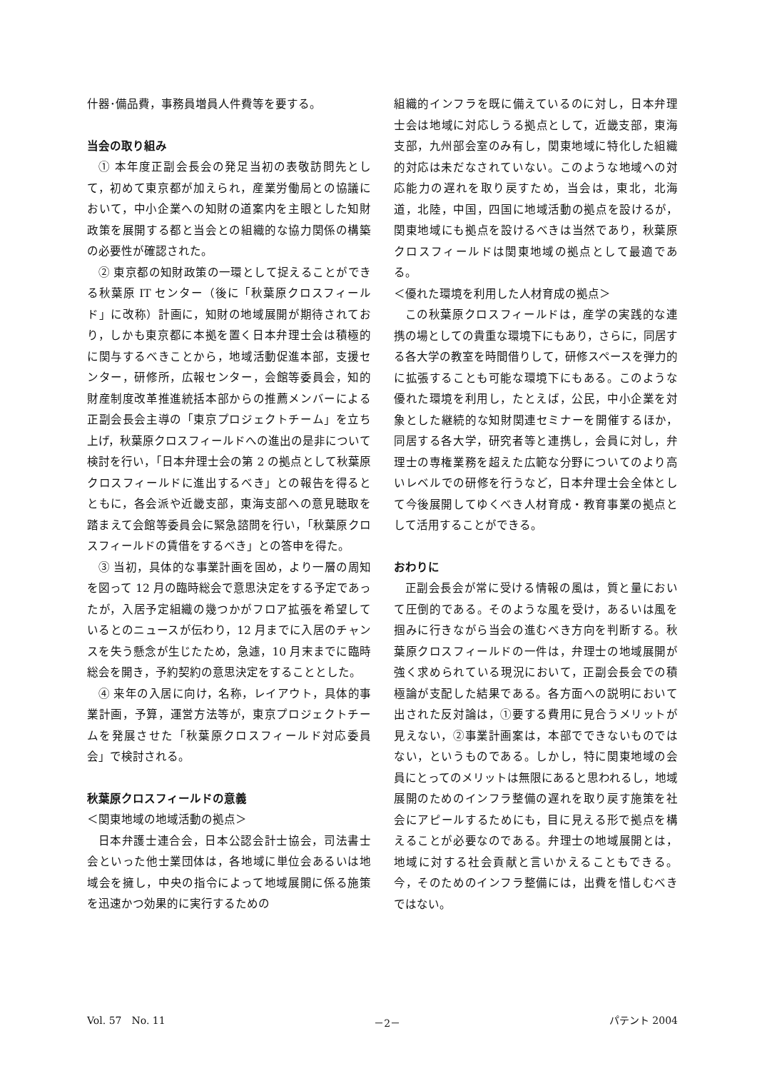什器･備品費，事務員増員人件費等を要する。
当会の取り組み
① 本年度正副会長会の発足当初の表敬訪問先として，初めて東京都が加えられ，産業労働局との協議において，中小企業への知財の道案内を主眼とした知財政策を展開する都と当会との組織的な協力関係の構築の必要性が確認された。
② 東京都の知財政策の一環として捉えることができる秋葉原 IT センター（後に「秋葉原クロスフィールド」に改称）計画に，知財の地域展開が期待されており，しかも東京都に本拠を置く日本弁理士会は積極的に関与するべきことから，地域活動促進本部，支援センター，研修所，広報センター，会館等委員会，知的財産制度改革推進統括本部からの推薦メンバーによる正副会長会主導の「東京プロジェクトチーム」を立ち上げ，秋葉原クロスフィールドへの進出の是非について検討を行い，「日本弁理士会の第 2 の拠点として秋葉原クロスフィールドに進出するべき」との報告を得るとともに，各会派や近畿支部，東海支部への意見聴取を踏まえて会館等委員会に緊急諮問を行い，「秋葉原クロスフィールドの賃借をするべき」との答申を得た。
③ 当初，具体的な事業計画を固め，より一層の周知を図って 12 月の臨時総会で意思決定をする予定であったが，入居予定組織の幾つかがフロア拡張を希望しているとのニュースが伝わり，12 月までに入居のチャンスを失う懸念が生じたため，急遽，10 月末までに臨時総会を開き，予約契約の意思決定をすることとした。
④ 来年の入居に向け，名称，レイアウト，具体的事業計画，予算，運営方法等が，東京プロジェクトチームを発展させた「秋葉原クロスフィールド対応委員会」で検討される。
秋葉原クロスフィールドの意義
＜関東地域の地域活動の拠点＞
日本弁護士連合会，日本公認会計士協会，司法書士会といった他士業団体は，各地域に単位会あるいは地域会を擁し，中央の指令によって地域展開に係る施策を迅速かつ効果的に実行するための
組織的インフラを既に備えているのに対し，日本弁理士会は地域に対応しうる拠点として，近畿支部，東海支部，九州部会室のみ有し，関東地域に特化した組織的対応は未だなされていない。このような地域への対応能力の遅れを取り戻すため，当会は，東北，北海道，北陸，中国，四国に地域活動の拠点を設けるが，関東地域にも拠点を設けるべきは当然であり，秋葉原クロスフィールドは関東地域の拠点として最適である。
＜優れた環境を利用した人材育成の拠点＞
この秋葉原クロスフィールドは，産学の実践的な連携の場としての貴重な環境下にもあり，さらに，同居する各大学の教室を時間借りして，研修スペースを弾力的に拡張することも可能な環境下にもある。このような優れた環境を利用し，たとえば，公民，中小企業を対象とした継続的な知財関連セミナーを開催するほか，同居する各大学，研究者等と連携し，会員に対し，弁理士の専権業務を超えた広範な分野についてのより高いレベルでの研修を行うなど，日本弁理士会全体として今後展開してゆくべき人材育成・教育事業の拠点として活用することができる。
おわりに
正副会長会が常に受ける情報の風は，質と量において圧倒的である。そのような風を受け，あるいは風を掴みに行きながら当会の進むべき方向を判断する。秋葉原クロスフィールドの一件は，弁理士の地域展開が強く求められている現況において，正副会長会での積極論が支配した結果である。各方面への説明において出された反対論は，①要する費用に見合うメリットが見えない，②事業計画案は，本部でできないものではない，というものである。しかし，特に関東地域の会員にとってのメリットは無限にあると思われるし，地域展開のためのインフラ整備の遅れを取り戻す施策を社会にアピールするためにも，目に見える形で拠点を構えることが必要なのである。弁理士の地域展開とは，地域に対する社会貢献と言いかえることもできる。今，そのためのインフラ整備には，出費を惜しむべきではない。
Vol. 57　No. 11 －2－ パテント 2004